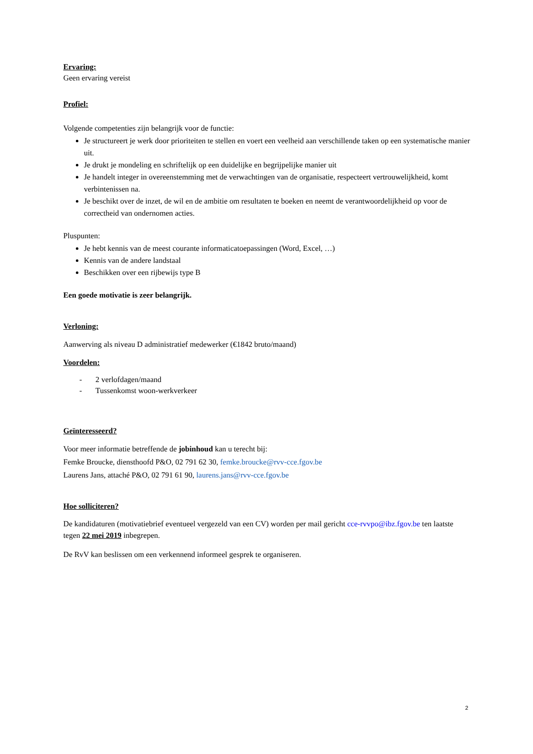Ervaring:
Geen ervaring vereist
Profiel:
Volgende competenties zijn belangrijk voor de functie:
Je structureert je werk door prioriteiten te stellen en voert een veelheid aan verschillende taken op een systematische manier uit.
Je drukt je mondeling en schriftelijk op een duidelijke en begrijpelijke manier uit
Je handelt integer in overeenstemming met de verwachtingen van de organisatie, respecteert vertrouwelijkheid, komt verbintenissen na.
Je beschikt over de inzet, de wil en de ambitie om resultaten te boeken en neemt de verantwoordelijkheid op voor de correctheid van ondernomen acties.
Pluspunten:
Je hebt kennis van de meest courante informaticatoepassingen (Word, Excel, …)
Kennis van de andere landstaal
Beschikken over een rijbewijs type B
Een goede motivatie is zeer belangrijk.
Verloning:
Aanwerving als niveau D administratief medewerker (€1842 bruto/maand)
Voordelen:
- 2 verlofdagen/maand
- Tussenkomst woon-werkverkeer
Geïnteresseerd?
Voor meer informatie betreffende de jobinhoud kan u terecht bij:
Femke Broucke, diensthoofd P&O, 02 791 62 30, femke.broucke@rvv-cce.fgov.be
Laurens Jans, attaché P&O, 02 791 61 90, laurens.jans@rvv-cce.fgov.be
Hoe solliciteren?
De kandidaturen (motivatiebrief eventueel vergezeld van een CV) worden per mail gericht cce-rvvpo@ibz.fgov.be ten laatste tegen 22 mei 2019 inbegrepen.
De RvV kan beslissen om een verkennend informeel gesprek te organiseren.
2